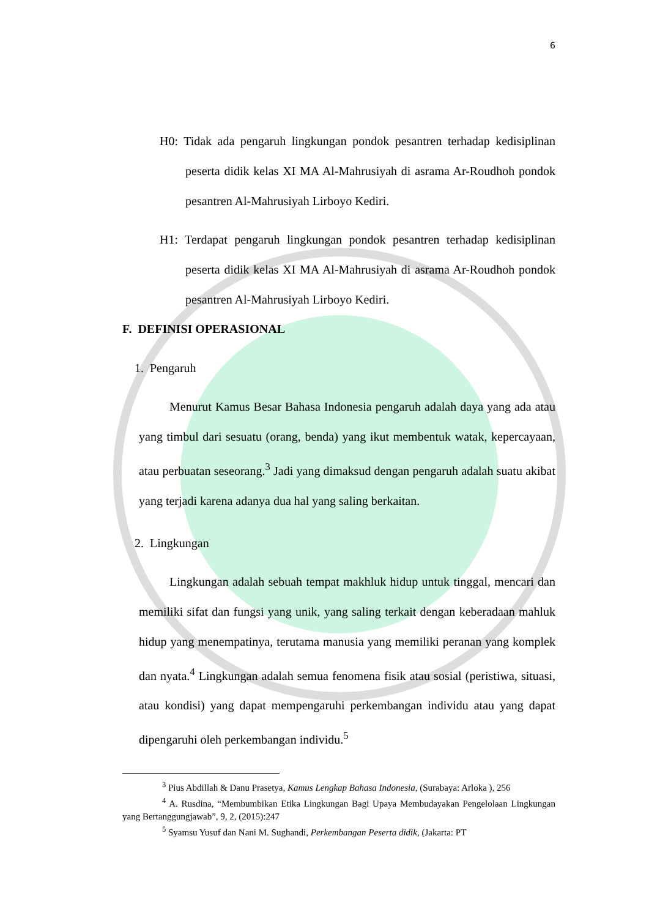6
H0: Tidak ada pengaruh lingkungan pondok pesantren terhadap kedisiplinan peserta didik kelas XI MA Al-Mahrusiyah di asrama Ar-Roudhoh pondok pesantren Al-Mahrusiyah Lirboyo Kediri.
H1: Terdapat pengaruh lingkungan pondok pesantren terhadap kedisiplinan peserta didik kelas XI MA Al-Mahrusiyah di asrama Ar-Roudhoh pondok pesantren Al-Mahrusiyah Lirboyo Kediri.
F. DEFINISI OPERASIONAL
1. Pengaruh
Menurut Kamus Besar Bahasa Indonesia pengaruh adalah daya yang ada atau yang timbul dari sesuatu (orang, benda) yang ikut membentuk watak, kepercayaan, atau perbuatan seseorang.<sup>3</sup> Jadi yang dimaksud dengan pengaruh adalah suatu akibat yang terjadi karena adanya dua hal yang saling berkaitan.
2. Lingkungan
Lingkungan adalah sebuah tempat makhluk hidup untuk tinggal, mencari dan memiliki sifat dan fungsi yang unik, yang saling terkait dengan keberadaan mahluk hidup yang menempatinya, terutama manusia yang memiliki peranan yang komplek dan nyata.<sup>4</sup> Lingkungan adalah semua fenomena fisik atau sosial (peristiwa, situasi, atau kondisi) yang dapat mempengaruhi perkembangan individu atau yang dapat dipengaruhi oleh perkembangan individu.<sup>5</sup>
<sup>3</sup> Pius Abdillah & Danu Prasetya, Kamus Lengkap Bahasa Indonesia, (Surabaya: Arloka ), 256
<sup>4</sup> A. Rusdina, “Membumbikan Etika Lingkungan Bagi Upaya Membudayakan Pengelolaan Lingkungan yang Bertanggungjawab”, 9, 2, (2015):247
<sup>5</sup> Syamsu Yusuf dan Nani M. Sughandi, Perkembangan Peserta didik, (Jakarta: PT